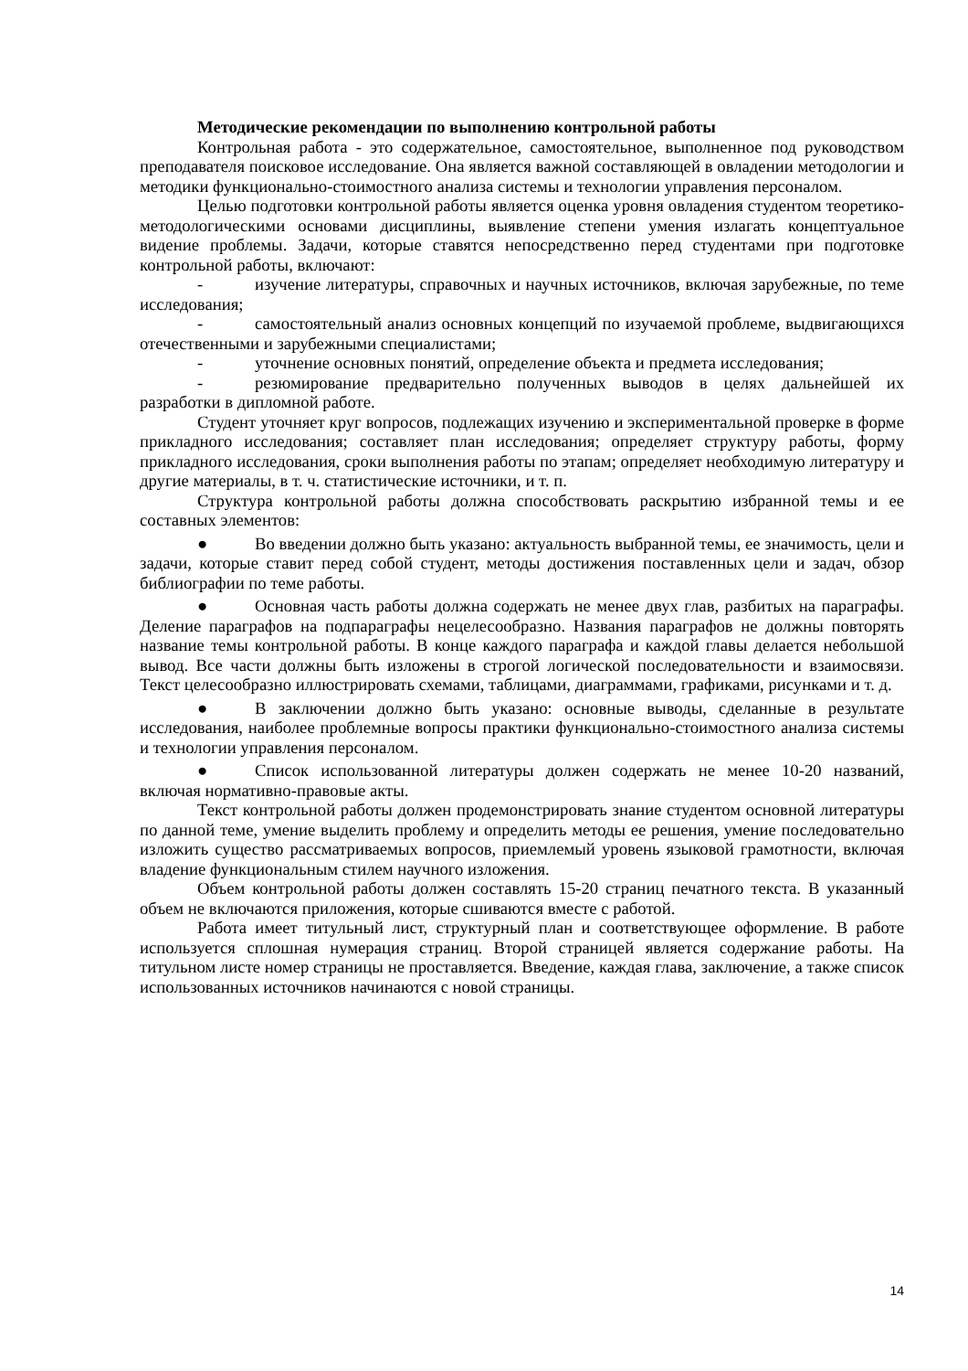Методические рекомендации по выполнению контрольной работы
Контрольная работа - это содержательное, самостоятельное, выполненное под руководством преподавателя поисковое исследование. Она является важной составляющей в овладении методологии и методики функционально-стоимостного анализа системы и технологии управления персоналом.
Целью подготовки контрольной работы является оценка уровня овладения студентом теоретико-методологическими основами дисциплины, выявление степени умения излагать концептуальное видение проблемы. Задачи, которые ставятся непосредственно перед студентами при подготовке контрольной работы, включают:
- изучение литературы, справочных и научных источников, включая зарубежные, по теме исследования;
- самостоятельный анализ основных концепций по изучаемой проблеме, выдвигающихся отечественными и зарубежными специалистами;
- уточнение основных понятий, определение объекта и предмета исследования;
- резюмирование предварительно полученных выводов в целях дальнейшей их разработки в дипломной работе.
Студент уточняет круг вопросов, подлежащих изучению и экспериментальной проверке в форме прикладного исследования; составляет план исследования; определяет структуру работы, форму прикладного исследования, сроки выполнения работы по этапам; определяет необходимую литературу и другие материалы, в т. ч. статистические источники, и т. п.
Структура контрольной работы должна способствовать раскрытию избранной темы и ее составных элементов:
● Во введении должно быть указано: актуальность выбранной темы, ее значимость, цели и задачи, которые ставит перед собой студент, методы достижения поставленных цели и задач, обзор библиографии по теме работы.
● Основная часть работы должна содержать не менее двух глав, разбитых на параграфы. Деление параграфов на подпараграфы нецелесообразно. Названия параграфов не должны повторять название темы контрольной работы. В конце каждого параграфа и каждой главы делается небольшой вывод. Все части должны быть изложены в строгой логической последовательности и взаимосвязи. Текст целесообразно иллюстрировать схемами, таблицами, диаграммами, графиками, рисунками и т. д.
● В заключении должно быть указано: основные выводы, сделанные в результате исследования, наиболее проблемные вопросы практики функционально-стоимостного анализа системы и технологии управления персоналом.
● Список использованной литературы должен содержать не менее 10-20 названий, включая нормативно-правовые акты.
Текст контрольной работы должен продемонстрировать знание студентом основной литературы по данной теме, умение выделить проблему и определить методы ее решения, умение последовательно изложить существо рассматриваемых вопросов, приемлемый уровень языковой грамотности, включая владение функциональным стилем научного изложения.
Объем контрольной работы должен составлять 15-20 страниц печатного текста. В указанный объем не включаются приложения, которые сшиваются вместе с работой.
Работа имеет титульный лист, структурный план и соответствующее оформление. В работе используется сплошная нумерация страниц. Второй страницей является содержание работы. На титульном листе номер страницы не проставляется. Введение, каждая глава, заключение, а также список использованных источников начинаются с новой страницы.
14